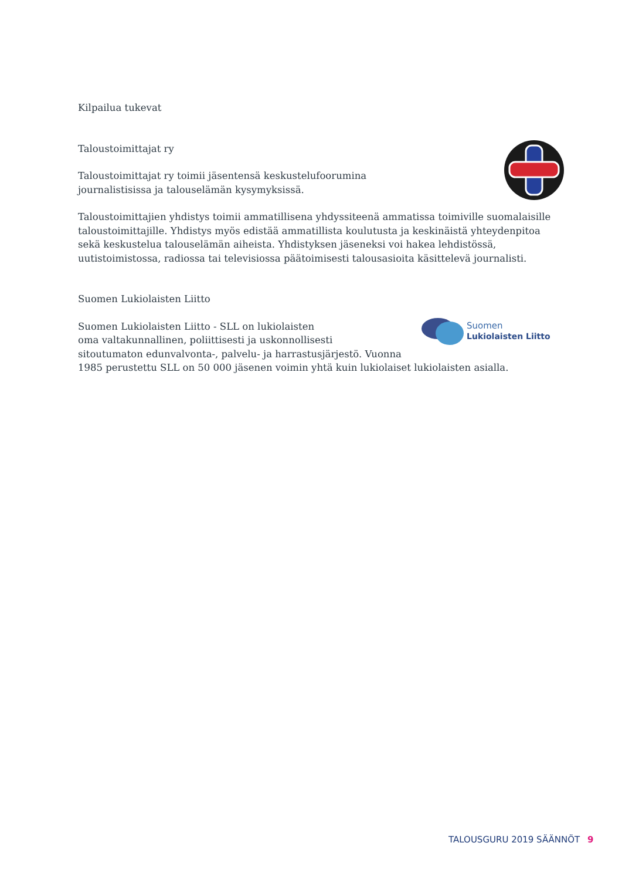Kilpailua tukevat
Taloustoimittajat ry
Taloustoimittajat ry toimii jäsentensä keskustelufoorumina
journalistisissa ja talouselämän kysymyksissä.
Taloustoimittajien yhdistys toimii ammatillisena yhdyssiteenä ammatissa toimiville suomalaisille taloustoimittajille. Yhdistys myös edistää ammatillista koulutusta ja keskinäistä yhteydenpitoa sekä keskustelua talouselämän aiheista. Yhdistyksen jäseneksi voi hakea lehdistössä, uutistoimistossa, radiossa tai televisiossa päätoimisesti talousasioita käsittelevä journalisti.
Suomen Lukiolaisten Liitto
Suomen Lukiolaisten Liitto - SLL on lukiolaisten
oma valtakunnallinen, poliittisesti ja uskonnollisesti
sitoutumaton edunvalvonta-, palvelu- ja harrastusjärjestö. Vuonna
1985 perustettu SLL on 50 000 jäsenen voimin yhtä kuin lukiolaiset lukiolaisten asialla.
Suomen
Lukiolaisten Liitto
TALOUSGURU 2019 SÄÄNNÖT 9